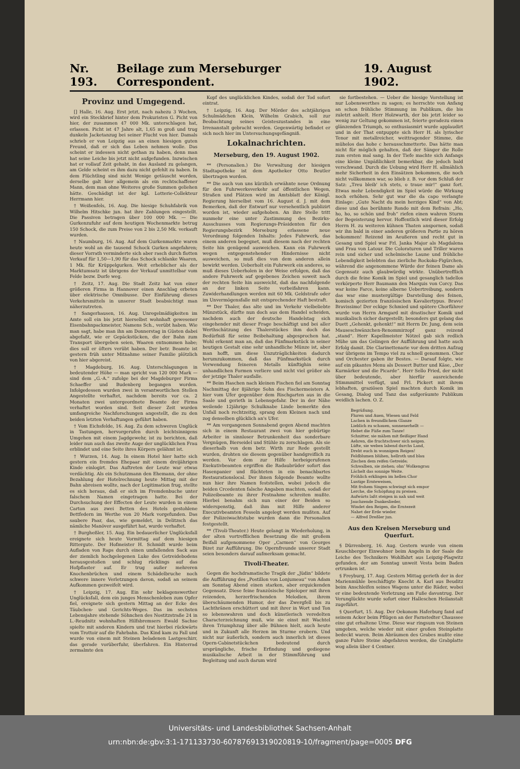Nr. 193. Beilage zum Merseburger Correspondent. 19. August 1902.
Provinz und Umgegend.
[] Halle, 16. Aug. Erst jetzt, nach nahezu 3 Wochen, wird ein Steckbrief hinter dem Prokuristen G. Picht von hier, der zusammen 47 000 Mk. unterschlagen hat, erlassen. Picht ist 47 Jahre alt, 1,65 m groß und trug dunkeln Jacketanzug bei seiner Flucht von hier. Damals schrieb er von Leipzig aus an einen hiesigen guten Freund, daß er sich das Leben nehmen wolle. Das scheint er indessen nicht gethan zu haben, denn man hat seine Leiche bis jetzt nicht aufgefunden. Inzwischen hat er vollauf Zeit gehabt, in das Ausland zu gelangen, am Gelde scheint es ihm dazu nicht gefehlt zu haben. In dem Flüchtling sind nicht Wenige getäuscht worden, derselbe galt hier allgemein als ein rechtschaffener Mann, dem man ohne Weiteres große Summen geliehen hätte. Geschädigt ist der kgl. Lotterie-Collekteur Herrmann hier.
† Weißenfels, 16. Aug. Die hiesige Schuhfabrik von Wilhelm Hitschke jun. hat ihre Zahlungen eingestellt. Die Passiven betragen über 100 000 Mk. — Die Gurkenzufuhr auf dem heutigen Wochenmarkte betrug 150 Schock, die zum Preise von 2 bis 2,50 Mk. verkauft wurden.
† Naumburg, 16. Aug. Auf dem Gurkenmarkte waren heute wohl an die tausend Schock Gurken angefahren; dieser Vorrath verminderte sich aber rasch durch flotten Verkauf für 1,50—1,90 für das Schock schlanke Waaren, 1 Mk. für Krüppelgurken. Weit erheblicher als der Marktumsatz ist übrigens der Verkauf unmittelbar vom Felde bezw. Dorfe weg.
† Zeitz, 17. Aug. Die Stadt Zeitz hat von einer größeren Firma in Hannover einen Anschlag erbeten über elektrische Omnibusse. Der Einführung dieses Verkehrsmittels in unserer Stadt beabsichtigt man näherzutreten.
† Sangerhausen, 16. Aug. Unregelmäßigkeiten im Amte soll ein bis jetzt hierselbst wohnhaft gewesener Eisenbahnpackmeister, Namens Sch., verübt haben. Wie man sagt, habe man ihn am Donnerstag in Güsten dabei abgefaßt, wie er Gepäckstücken, die der Bahn zum Transport übergeben seien, Waaren entnommen habe; dies soll er öfters verübt haben. Der betr. Beamte ist gestern früh unter Mitnahme seiner Familie plötzlich von hier abgereist.
† Magdeburg, 16. Aug. Unterschlagungen in bedeutender Höhe — man spricht von 120 000 Mark — sind dem „G.-A.“ zufolge bei der Magdeburger Firma Schaeffer und Budenberg begangen worden. Infolgedessen wurden zwei in verantwortlichen Stellen Angestellte verhaftet, nachdem bereits vor ca. 2 Monaten zwei untergeordnete Beamte der Firma verhaftet worden sind. Seit dieser Zeit wurden umfangreiche Nachforschungen angestellt, die zu den beiden letzten Verhaftungen geführt haben.
† Vom Eichsfelde, 16. Aug. Zu dem schweren Unglück in Tastungen, hervorgerufen durch leichtsinnigens Umgehen mit einem Jagdgewehr, ist zu berichten, daß leider nun auch das zweite Auge der unglücklichen Frau erblindet und eine Seite ihres Körpers gelähmt ist.
† Wurzen, 14. Aug. In einem Hotel hier hatte sich gestern ein fremdes Ehepaar mit einem dreijährigen Kinde einlogirt. Das Auftreten der Leute war etwas verdächtig. Als ein Schutzmann den Ehemann, der ohne Bezahlung der Hotelrechnung heute Mittag mit der Bahn abreisen wollte, nach der Legitimation frug, stellte es sich heraus, daß er sich im Fremdenbuche unter falschem Namen eingetragen hatte. Bei der Durchsuchung der Effecten der Leute wurden in einem Carton aus zwei Betten des Hotels gestohlene Bettfedern im Werthe von 20 Mark vorgefunden. Das saubere Paar, das, wie gemeldet, in Delitzsch das nämliche Manöver ausgeführt hat, wurde verhaftet.
† Burgheßler, 15. Aug. Ein bedauerlicher Unglücksfall ereignete sich heute Vormittag auf dem hiesigen Rittergute. Der Hofmeister H. Schmidt wurde beim Aufladen von Raps durch einen umfallenden Sack aus der ziemlich hochgelegenen Luke des Getreidebodens herausgestoßen und schlug rücklings auf das Hofpflaster auf. Er trug außer mehreren Knochenbrüchen und einem Schädelbruche noch schwere innere Verletzungen davon, sodaß an seinem Aufkommen gezweifelt wird.
† Leipzig, 17. Aug. Ein sehr beklagenswerther Unglücksfall, dem ein junges Menschenleben zum Opfer fiel, ereignete sich gestern Mittag an der Ecke des Täubchen- und Gerichts-Weges. Das im sechsten Lebensjahre stehende Söhnchen des Nostitzstraße 24 in L.-Reudnitz wohnhaften Hilfsbremsers Ewald Sachse spielte mit anderen Kindern und trat hierbei rückwärts vom Trottoir auf die Fahrbahn. Das Kind kam zu Fall und wurde von einem mit Steinen beladenen Lastgeschirr, das gerade vorüberfuhr, überfahren. Ein Hinterrad zermalmte den
Kopf des unglücklichen Kindes, sodaß der Tod sofort eintrat.
† Leipzig, 16. Aug. Der Mörder des achtjährigen Schulmädchen Klein, Wilhelm Grabich, soll zur Beobachtung seines Geisteszustandes in eine Irrenanstalt gebracht werden. Gegenwärtig befindet er sich noch hier im Untersuchungsgefängniß.
Lokalnachrichten.
Merseburg, den 19. August 1902.
** (Personalien.) Die Verwaltung der hiesigen Stadtapotheke ist dem Apotheker Otto Beutler übertragen worden.
** Die auch von uns kürzlich erwähnte neue Ordnung für den Fuhrwerksverkehr auf öffentlichen Wegen, Straßen und Plätzen wird im Amtsblatt der Königl. Regierung hierselbst vom 16. August d. J. mit dem Bemerken, daß der Entwurf nur versehentlich publizirt worden ist, wieder aufgehoben. An ihre Stelle tritt nunmehr eine unter Zustimmung des Bezirks-Ausschusses vom Regierungs-Präsidenten für den Regierungsbezirk Merseburg erlassene neue Verordnung folgenden Inhalts: Jedes Fuhrwerk, das einem anderen begegnet, muß diesem nach der rechten Seite hin genügend ausweichen. Kann ein Fuhrwerk wegen entgegenstehender Hindernisse nicht ausweichen, so muß dies von dem anderen allein bewirkt werden. Ueberholt ein Fuhrwerk ein anderes, so muß dieses Ueberholen in der Weise erfolgen, daß das andere Fuhrwerk auf gegebenes Zeichen soweit nach der rechten Seite hin ausweicht, daß das nachfolgende an der linken Seite vorbeifahren kann. Zuwiderhandlungen werden mit 60 Mk. Geldstrafe oder im Unvermögensfalle mit entsprechender Haft bestraft.
** Der Thaler, das alte und im Verkehr vielbeliebte Münzstück, dürfte nun doch aus dem Handel scheiden, nachdem auch der deutsche Handelstag sich eingehender mit dieser Frage beschäftigt und bei aller Werthschätzung des Thalerstückes ihm doch das Bedürfniß für seine Beibehaltung abgesprochen hat. Wohl erkennt man an, daß das Fünfmarkstück in seiner heutigen Gestalt eine sehr unhandliche Münze ist, aber man hofft, um diese Unzuträglichkeiten dadurch herumzukommen, daß das Fünfmarkstück durch Verwendung feineren Metalls künftighin seine unhandlichen Formen verliere und nicht viel größer als der jetzige Thaler ausfalle.
** Beim Haschen nach kleinen Fischen fiel am Sonntag Nachmittag der 8jährige Sohn des Fischermeisters A. hier vom Ufer gegenüber dem Rischgarten aus in die Saale und gerieth in Lebensgefahr. Der in der Nähe weilende 12jährige Schulknabe Linde bemerkte den Unfall noch rechtzeitig, sprang dem Kleinen nach und zog denselben glücklich an's Ufer.
** Am vergangenen Sonnabend gegen Abend machten sich in einem Restaurant zwei von hier gebürtige Arbeiter in sinnloser Betrunkenheit das sonderbare Vergnügen, Bierseidel und Stühle zu zerschlagen. Als sie dieserhalb von dem betr. Wirth zur Rede gestellt wurden, drohten sie diesem gegenüber handgreiflich zu werden. Vor dem zur Hilfe herbeigerufenen Exekutivbeamten ergriffen die Radaubrüder sofort das Hasenpanier und flüchteten in ein benachbartes Restaurationslocal. Der ihnen folgende Beamte wollte nun hier ihre Namen feststellen, wobei jedoch die beiden Crcedenten falsche Angaben machten, sodaß der Polizeibeamte zu ihrer Festnahme schreiten mußte. Hierbei benahm sich nun einer der Beiden so widerspenstig, daß ihm mit Hilfe anderer Executivbeamten Fesseln angelegt werden mußten. Auf der Polizeiwachtstube wurden dann die Personalien festgestellt.
** (Tivoli-Theater.) Heute gelangt in Wiederholung, in der alten vortrefflichen Besetzung die mit großem Beifall aufgenommene Oper „Carmen“ von Georges Bizet zur Aufführung. Die Opernfreunde unserer Stadt seien besonders darauf aufmerksam gemacht.
Tivoli-Theater.
Gegen die hochdramatische Tragik der „Jüdin“ bildete die Aufführung des „Postillon von Lonjumeau“ von Adam am Sonntag Abend einen starken, aber erquickenden Gegensatz. Diese feine französische Spieloper mit ihren reizenden, herzerfrischenden Melodien, ihrem überschäumenden Humor, der das Zwergfell bis zu Lachthränen erschüttert und mit ihrer in Wort und Ton so lebenswahren und doch künstlerisch veredelten Characterzeichnung muß, wie sie einst mit Wachtel ihren Triumphzug über alle Bühnen hielt, auch heute und in Zukunft alle Herzen im Sturme erobern. Und nicht nur äußerlich, sondern auch innerlich ist dieses Opern-Cabinetstückchen bedeutend durch ursprüngliche, frische Erfindung und gediegene musikalische Arbeit in der Stimmführung und Begleitung und auch darum wird
sie fortbestehen. — Ueber die hiesige Vorstellung ist nur Lobenswerthes zu sagen; es herrschte von Anfang an schon fröhliche Stimmung im Publikum, die bis zuletzt anhielt. Herr Holzwarth, der bis jetzt leider so wenig zur Geltung gekommen ist, feierte geradezu einen glänzenden Triumph, so enthusiasmirt wurde applaudirt und in der That entpuppte sich Herr H. als lyrischer Tenor mit metallreicher, weittragender Stimme, die mühelos das hohe c herausschmetterte. Das hätte man nicht für möglich gehalten, daß der Sänger die Rolle zum ersten mal sang. In der Tiefe machte sich Anfangs eine kleine Unpäßlichkeit bemerkbar, die jedoch bald verschwand. Durch die Uebung wird Herr H. allmählich mehr Sicherheit in den Einsätzen bekommen, die noch nicht vollkommen war, so blieb z. B. vor dem Schluß der Satz: „Treu bleib' ich stets, o traue mir!“ ganz fort. Etwas mehr Lebendigkeit im Spiel würde die Wirkung noch erhöhen. Sehr gut war die da capo verlangte Einlage: „Gute Nacht du mein herziges Kind“ von Abt; diese und das berühmte Rondo mit dem Refrain: „Ho, ho, ho, so schön und froh“ riefen einen wahren Sturm der Begeisterung hervor. Hoffentlich wird dieser Erfolg Herrn H. zu weiteren kühnen Thaten anspornen, sodaß wir ihn bald in einer anderen größeren Partie zu hören bekommen! Reizend im Aeußeren und recht gut in Gesang und Spiel war Frl. Janka Major als Magdalena und Frau von Latour. Die Coloraturen und Triller waren rein und sicher und schelmische Laune und fröhliche Lebendigkeit belebten das zierliche Rockoko-Figürchen, während die angenommene Würde der feinen Dame als Gegensatz auch glaubwürdig wirkte. Unübertrefflich durch die feine Komik im Spiel und gesanglich tadellos verkörperte Herr Baumann den Marquis von Corcy. Das war keine Farce, keine alberne Uebertreibung, sondern das war eine mustergültige Darstellung des feinen, komisch gezierten französischen Kavaliertypus. Bravo! Bravissimo! Der eckige Schmied und spätere Chorführer wurde von Herrn Armgard mit drastischer Komik und musikalisch sicher dargestellt; besonders gut gelang das Duett „Gehenkt, gehenkt!“ mit Herrn Dr. Jung, dem sein Mauseschwänzchen-Renommirzopf ganz reizend „stand“. Herr Kapellmeister Nötzel gab sich redlich Mühe um das Gelingen der Aufführung und hatte auch Erfolg damit. Die Clarinettenarie vor dem dritten Aufzug war übrigens im Tempo viel zu schnell genommen. Chor und Orchester gaben ihr Bestes. — Darauf folgte, wie auf ein pikantes Menu als Dessert Butter und Käse, „Der Kurmärker und die Picarde“. Herr Sello Fried, der nicht über bedeutende, aber hierfür ausreichende Stimmmittel verfügt, und Frl. Pickert mit ihrem lebhaften, graziösen Spiel machten durch Komik im Gesang, Dialog und Tanz das aufgeräumte Publikum weidlich lachen. O. Z.
Begrüßung.
Fluren und Auen, Wiesen und Feld
Lachen in freundlichem Glanze
Lieblich zu schauen, sonnenerhellt —
Hebet die Füße zum Tanze!
Schnitter, sie mähen mit fleißiger Hand
Aehren, die fruchtschwer sich neigen.
Lüfte, sie weben labend durchs Land,
Dreht euch in wonnigem Reigen!
Feldblumen blühen, hellroth und blau
Zischen dem reifen Getreide;
Schwalben, sie ziehen; ohn' Wolkengrau
Lächelt das sonnige Weite.
Fröhlich erklingen im hellen Chor
Lustige Ernteweisen,
Mit frohem Singen schwingt sich empor
Lerche, die Schöpfung zu preisen.
Aufwärts laßt steigen in nah und weit
Jauchzende Dankeslieder,
Windet den Reigen, die Erntezeit
Nahet der Erde wieder.
— Alfred Dreßler jun.
Aus den Kreisen Merseburg und Querfurt.
§ Dürrenberg, 16. Aug. Gestern wurde von einem Keuschberger Einwohner beim Angeln in der Saale die Leiche des Technikers Wohlfahrt aus Leipzig-Plagwitz gefunden, der am Sonntag unweit Vesta beim Baden ertrunken ist.
§ Freyburg, 17. Aug. Gestern Mittag gerieth der in der Marienmühle beschäftigte Knecht A. Karl aus Beuditz beim Anschleifen seines Wagens unter die Räder, wobei er eine bedeutende Verletzung am Fuße davontrug. Der Verunglückte wurde sofort einer Halleschen Heilanstalt zugeführt.
§ Querfurt, 15. Aug. Der Oekonom Haferburg fand auf seinem Acker beim Pflügen an der Farnstedter Chaussee eine gut erhaltene Urne. Diese war ringsum von Steinen umgeben, welche wieder mit einer großen Steinplatte bedeckt waren. Beim Abräumen des Grabes mußte eine ganze Fuhre Steine abgefahren werden, die Grabplatte wog allein über 4 Centner.
Universitäts- und Landesbibliothek Sachsen-Anhalt
urn:nbn:de:gbv:3:1-171133730-6078769131902081​9-10/fragment/page=0005 DFG